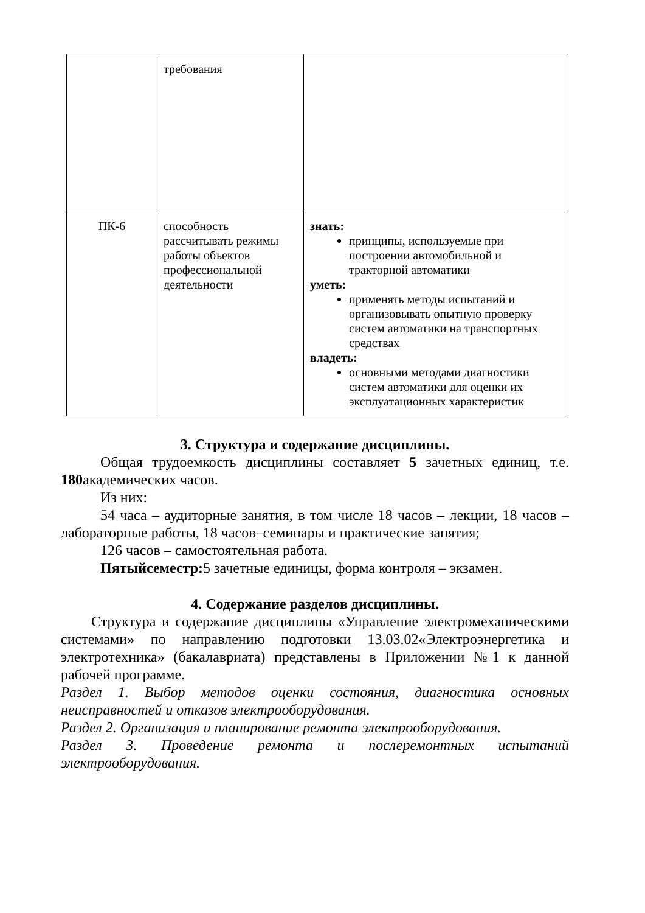| | требования | |
| ПК-6 | способность рассчитывать режимы работы объектов профессиональной деятельности | знать: принципы, используемые при построении автомобильной и тракторной автоматики уметь: применять методы испытаний и организовывать опытную проверку систем автоматики на транспортных средствах владеть: основными методами диагностики систем автоматики для оценки их эксплуатационных характеристик |
3. Структура и содержание дисциплины.
Общая трудоемкость дисциплины составляет 5 зачетных единиц, т.е. 180академических часов.
Из них:
54 часа – аудиторные занятия, в том числе 18 часов – лекции, 18 часов – лабораторные работы, 18 часов–семинары и практические занятия;
126 часов – самостоятельная работа.
Пятыйсеместр: 5 зачетные единицы, форма контроля – экзамен.
4. Содержание разделов дисциплины.
Структура и содержание дисциплины «Управление электромеханическими системами» по направлению подготовки 13.03.02«Электроэнергетика и электротехника» (бакалавриата) представлены в Приложении №1 к данной рабочей программе.
Раздел 1. Выбор методов оценки состояния, диагностика основных неисправностей и отказов электрооборудования.
Раздел 2. Организация и планирование ремонта электрооборудования.
Раздел 3. Проведение ремонта и послеремонтных испытаний электрооборудования.